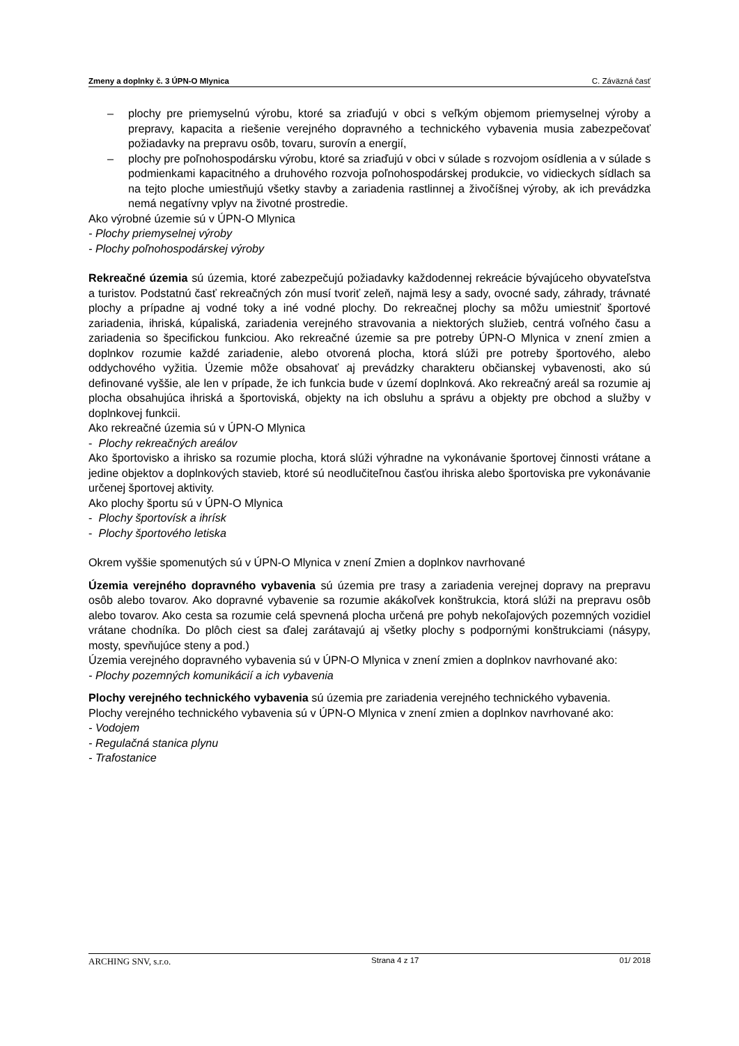Zmeny a doplnky č. 3 ÚPN-O Mlynica C. Záväzná časť
– plochy pre priemyselnú výrobu, ktoré sa zriaďujú v obci s veľkým objemom priemyselnej výroby a prepravy, kapacita a riešenie verejného dopravného a technického vybavenia musia zabezpečovať požiadavky na prepravu osôb, tovaru, surovín a energií,
– plochy pre poľnohospodársku výrobu, ktoré sa zriaďujú v obci v súlade s rozvojom osídlenia a v súlade s podmienkami kapacitného a druhového rozvoja poľnohospodárskej produkcie, vo vidieckych sídlach sa na tejto ploche umiestňujú všetky stavby a zariadenia rastlinnej a živočíšnej výroby, ak ich prevádzka nemá negatívny vplyv na životné prostredie.
Ako výrobné územie sú v ÚPN-O Mlynica
- Plochy priemyselnej výroby
- Plochy poľnohospodárskej výroby
Rekreačné územia sú územia, ktoré zabezpečujú požiadavky každodennej rekreácie bývajúceho obyvateľstva a turistov. Podstatnú časť rekreačných zón musí tvoriť zeleň, najmä lesy a sady, ovocné sady, záhrady, trávnaté plochy a prípadne aj vodné toky a iné vodné plochy. Do rekreačnej plochy sa môžu umiestniť športové zariadenia, ihriská, kúpaliská, zariadenia verejného stravovania a niektorých služieb, centrá voľného času a zariadenia so špecifickou funkciou. Ako rekreačné územie sa pre potreby ÚPN-O Mlynica v znení zmien a doplnkov rozumie každé zariadenie, alebo otvorená plocha, ktorá slúži pre potreby športového, alebo oddychového vyžitia. Územie môže obsahovať aj prevádzky charakteru občianskej vybavenosti, ako sú definované vyššie, ale len v prípade, že ich funkcia bude v území doplnková. Ako rekreačný areál sa rozumie aj plocha obsahujúca ihriská a športoviská, objekty na ich obsluhu a správu a objekty pre obchod a služby v doplnkovej funkcii.
Ako rekreačné územia sú v ÚPN-O Mlynica
- Plochy rekreačných areálov
Ako športovisko a ihrisko sa rozumie plocha, ktorá slúži výhradne na vykonávanie športovej činnosti vrátane a jedine objektov a doplnkových stavieb, ktoré sú neodlučiteľnou časťou ihriska alebo športoviska pre vykonávanie určenej športovej aktivity.
Ako plochy športu sú v ÚPN-O Mlynica
- Plochy športovísk a ihrísk
- Plochy športového letiska
Okrem vyššie spomenutých sú v ÚPN-O Mlynica v znení Zmien a doplnkov navrhované
Územia verejného dopravného vybavenia sú územia pre trasy a zariadenia verejnej dopravy na prepravu osôb alebo tovarov. Ako dopravné vybavenie sa rozumie akákoľvek konštrukcia, ktorá slúži na prepravu osôb alebo tovarov. Ako cesta sa rozumie celá spevnená plocha určená pre pohyb nekoľajových pozemných vozidiel vrátane chodníka. Do plôch ciest sa ďalej zarátavajú aj všetky plochy s podpornými konštrukciami (násypy, mosty, spevňujúce steny a pod.)
Územia verejného dopravného vybavenia sú v ÚPN-O Mlynica v znení zmien a doplnkov navrhované ako:
- Plochy pozemných komunikácií a ich vybavenia
Plochy verejného technického vybavenia sú územia pre zariadenia verejného technického vybavenia.
Plochy verejného technického vybavenia sú v ÚPN-O Mlynica v znení zmien a doplnkov navrhované ako:
- Vodojem
- Regulačná stanica plynu
- Trafostanice
ARCHING SNV, s.r.o. Strana 4 z 17 01/ 2018